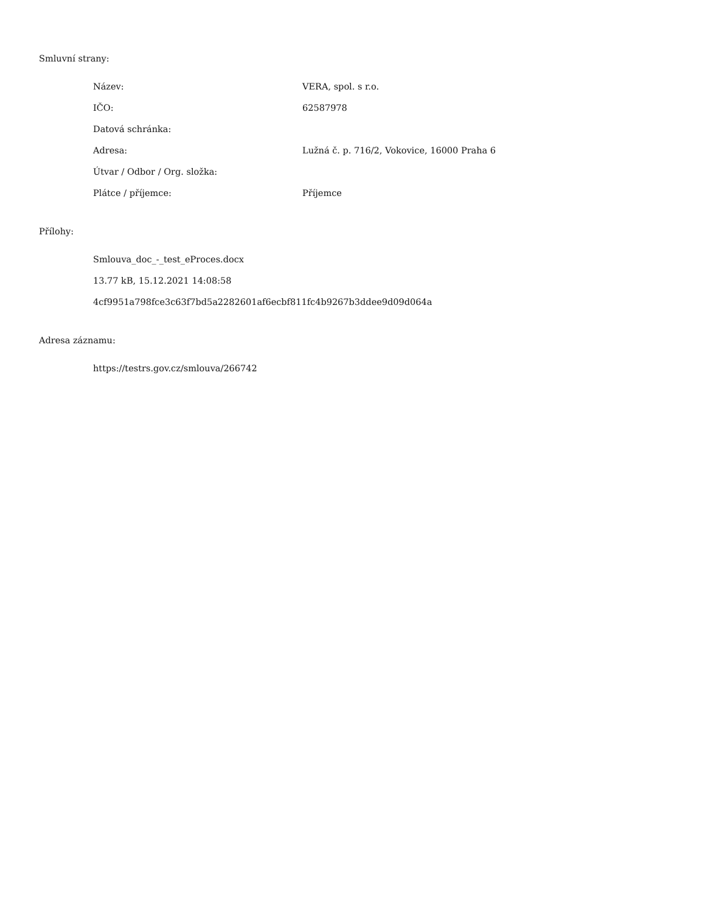Smluvní strany:
| Název: | VERA, spol. s r.o. |
| IČO: | 62587978 |
| Datová schránka: | |
| Adresa: | Lužná č. p. 716/2, Vokovice, 16000 Praha 6 |
| Útvar / Odbor / Org. složka: | |
| Plátce / příjemce: | Příjemce |
Přílohy:
Smlouva_doc_-_test_eProces.docx
13.77 kB, 15.12.2021 14:08:58
4cf9951a798fce3c63f7bd5a2282601af6ecbf811fc4b9267b3ddee9d09d064a
Adresa záznamu:
https://testrs.gov.cz/smlouva/266742